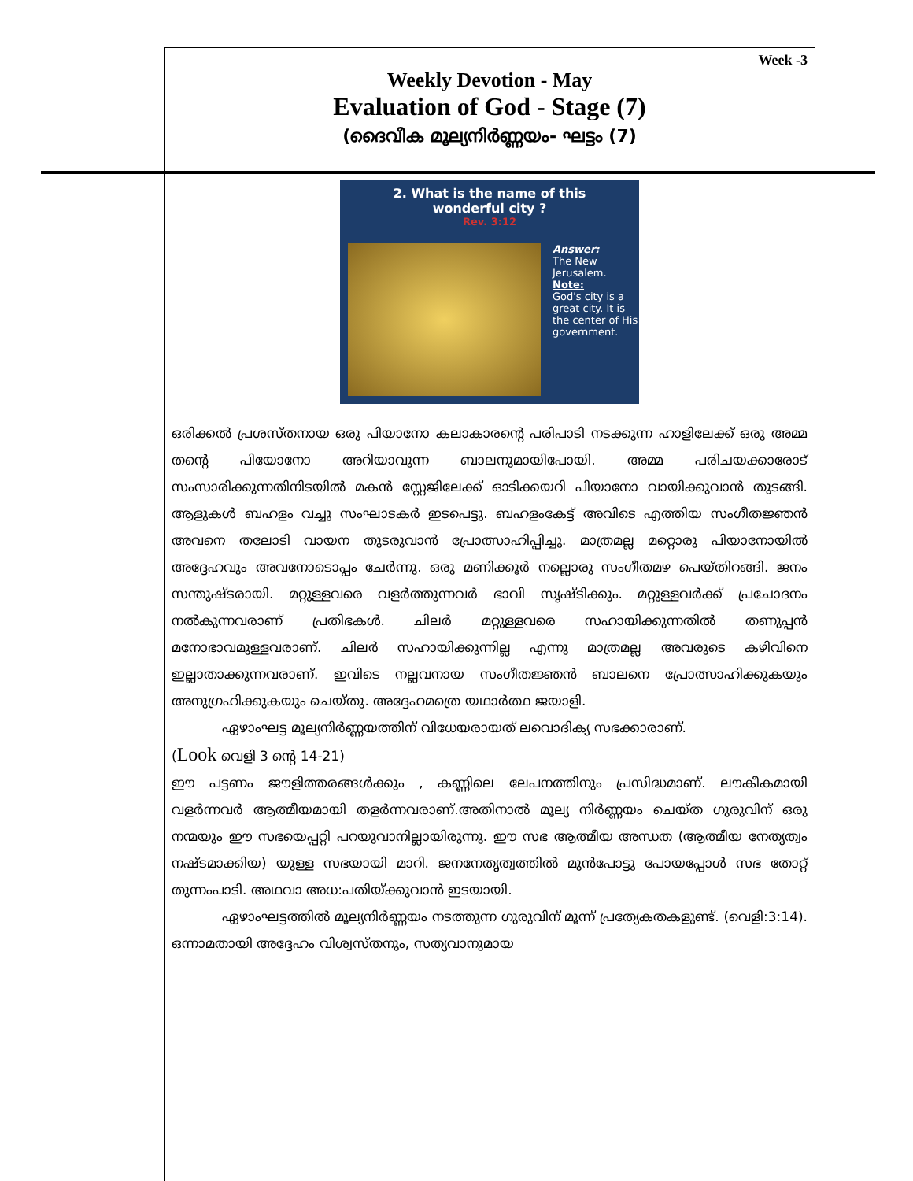Week -3
Weekly Devotion - May
Evaluation of God - Stage (7)
(ദൈവീക മൂല്യനിർണ്ണയം- ഘട്ടം (7)
2. What is the name of this
wonderful city ?
Rev. 3:12
Answer:
The New Jerusalem.
Note:
God's city is a great city. It is the center of His government.
ഒരിക്കൽ പ്രശസ്തനായ ഒരു പിയാനോ കലാകാരന്റെ പരിപാടി നടക്കുന്ന ഹാളിലേക്ക് ഒരു അമ്മ തന്റെ പിയോനോ അറിയാവുന്ന ബാലനുമായിപോയി. അമ്മ പരിചയക്കാരോട് സംസാരിക്കുന്നതിനിടയിൽ മകൻ സ്റ്റേജിലേക്ക് ഓടിക്കയറി പിയാനോ വായിക്കുവാൻ തുടങ്ങി. ആളുകൾ ബഹളം വച്ചു സംഘാടകർ ഇടപെട്ടു. ബഹളംകേട്ട് അവിടെ എത്തിയ സംഗീതജ്ഞൻ അവനെ തലോടി വായന തുടരുവാൻ പ്രോത്സാഹിപ്പിച്ചു. മാത്രമല്ല മറ്റൊരു പിയാനോയിൽ അദ്ദേഹവും അവനോടൊപ്പം ചേർന്നു. ഒരു മണിക്കൂർ നല്ലൊരു സംഗീതമഴ പെയ്തിറങ്ങി. ജനം സന്തുഷ്ടരായി. മറ്റുള്ളവരെ വളർത്തുന്നവർ ഭാവി സൃഷ്ടിക്കും. മറ്റുള്ളവർക്ക് പ്രചോദനം നൽകുന്നവരാണ് പ്രതിഭകൾ. ചിലർ മറ്റുള്ളവരെ സഹായിക്കുന്നതിൽ തണുപ്പൻ മനോഭാവമുള്ളവരാണ്. ചിലർ സഹായിക്കുന്നില്ല എന്നു മാത്രമല്ല അവരുടെ കഴിവിനെ ഇല്ലാതാക്കുന്നവരാണ്. ഇവിടെ നല്ലവനായ സംഗീതജ്ഞൻ ബാലനെ പ്രോത്സാഹിക്കുകയും അനുഗ്രഹിക്കുകയും ചെയ്തു. അദ്ദേഹമത്രെ യഥാർത്ഥ ജയാളി.
ഏഴാംഘട്ട മൂല്യനിർണ്ണയത്തിന് വിധേയരായത് ലവൊദിക്യ സഭക്കാരാണ്.
(Look വെളി 3 ന്റെ 14-21)
ഈ പട്ടണം ജൗളിത്തരങ്ങൾക്കും , കണ്ണിലെ ലേപനത്തിനും പ്രസിദ്ധമാണ്. ലൗകീകമായി വളർന്നവർ ആത്മീയമായി തളർന്നവരാണ്.അതിനാൽ മൂല്യ നിർണ്ണയം ചെയ്ത ഗുരുവിന് ഒരു നന്മയും ഈ സഭയെപ്പറ്റി പറയുവാനില്ലായിരുന്നു. ഈ സഭ ആത്മീയ അന്ധത (ആത്മീയ നേതൃത്വം നഷ്ടമാക്കിയ) യുള്ള സഭയായി മാറി. ജനനേതൃത്വത്തിൽ മുൻപോട്ടു പോയപ്പോൾ സഭ തോറ്റ് തുന്നംപാടി. അഥവാ അധ:പതിയ്ക്കുവാൻ ഇടയായി.
ഏഴാംഘട്ടത്തിൽ മൂല്യനിർണ്ണയം നടത്തുന്ന ഗുരുവിന് മൂന്ന് പ്രത്യേകതകളുണ്ട്. (വെളി:3:14). ഒന്നാമതായി അദ്ദേഹം വിശ്വസ്തനും, സത്യവാനുമായ